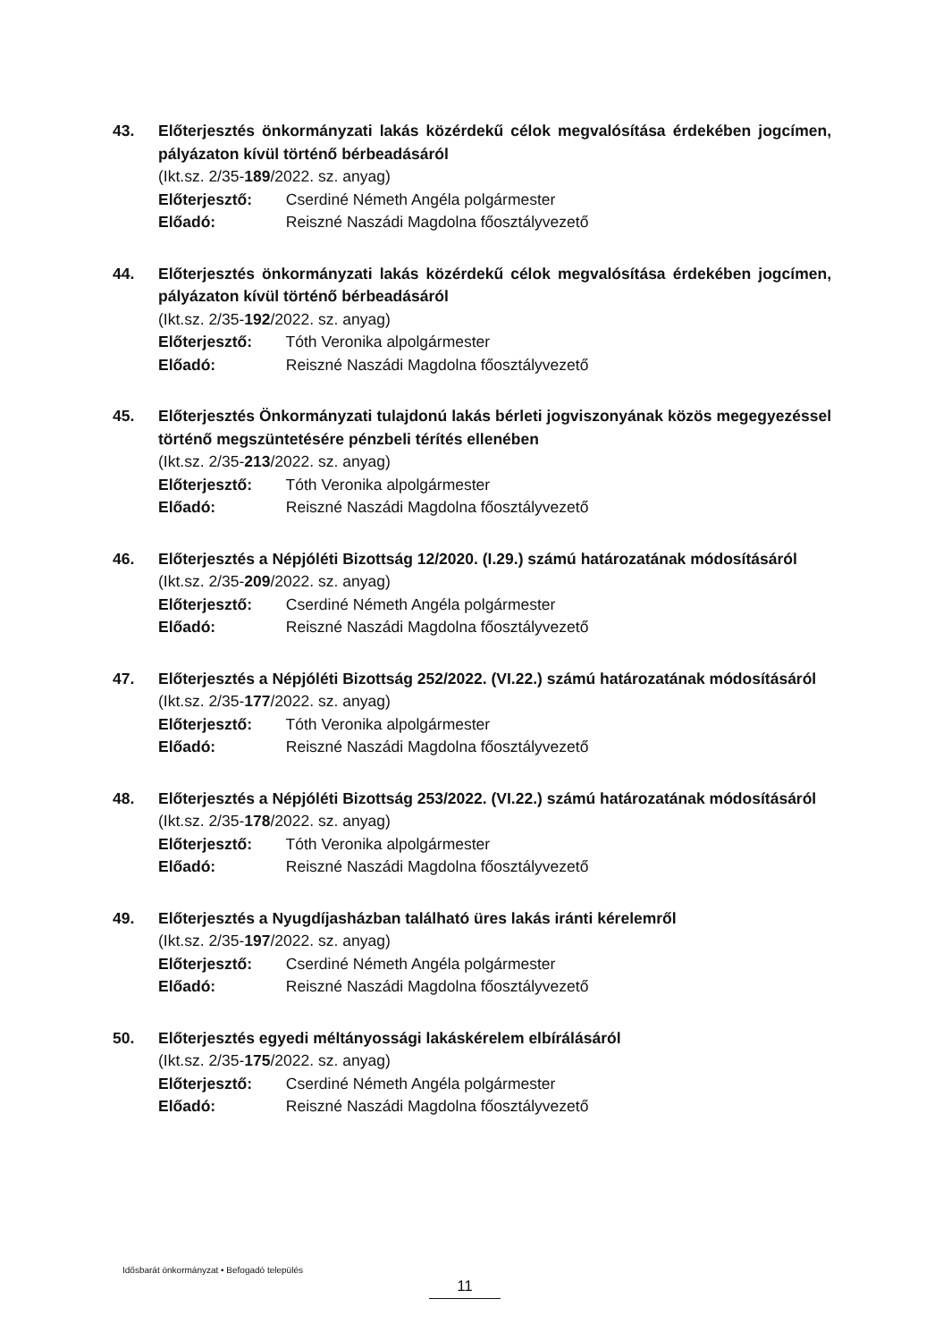43. Előterjesztés önkormányzati lakás közérdekű célok megvalósítása érdekében jogcímen, pályázaton kívül történő bérbeadásáról
(Ikt.sz. 2/35-189/2022. sz. anyag)
Előterjesztő: Cserdiné Németh Angéla polgármester
Előadó: Reiszné Naszádi Magdolna főosztályvezető
44. Előterjesztés önkormányzati lakás közérdekű célok megvalósítása érdekében jogcímen, pályázaton kívül történő bérbeadásáról
(Ikt.sz. 2/35-192/2022. sz. anyag)
Előterjesztő: Tóth Veronika alpolgármester
Előadó: Reiszné Naszádi Magdolna főosztályvezető
45. Előterjesztés Önkormányzati tulajdonú lakás bérleti jogviszonyának közös megegyezéssel történő megszüntetésére pénzbeli térítés ellenében
(Ikt.sz. 2/35-213/2022. sz. anyag)
Előterjesztő: Tóth Veronika alpolgármester
Előadó: Reiszné Naszádi Magdolna főosztályvezető
46. Előterjesztés a Népjóléti Bizottság 12/2020. (I.29.) számú határozatának módosításáról
(Ikt.sz. 2/35-209/2022. sz. anyag)
Előterjesztő: Cserdiné Németh Angéla polgármester
Előadó: Reiszné Naszádi Magdolna főosztályvezető
47. Előterjesztés a Népjóléti Bizottság 252/2022. (VI.22.) számú határozatának módosításáról
(Ikt.sz. 2/35-177/2022. sz. anyag)
Előterjesztő: Tóth Veronika alpolgármester
Előadó: Reiszné Naszádi Magdolna főosztályvezető
48. Előterjesztés a Népjóléti Bizottság 253/2022. (VI.22.) számú határozatának módosításáról
(Ikt.sz. 2/35-178/2022. sz. anyag)
Előterjesztő: Tóth Veronika alpolgármester
Előadó: Reiszné Naszádi Magdolna főosztályvezető
49. Előterjesztés a Nyugdíjasházban található üres lakás iránti kérelemről
(Ikt.sz. 2/35-197/2022. sz. anyag)
Előterjesztő: Cserdiné Németh Angéla polgármester
Előadó: Reiszné Naszádi Magdolna főosztályvezető
50. Előterjesztés egyedi méltányossági lakáskérelem elbírálásáról
(Ikt.sz. 2/35-175/2022. sz. anyag)
Előterjesztő: Cserdiné Németh Angéla polgármester
Előadó: Reiszné Naszádi Magdolna főosztályvezető
Idősbarát önkormányzat • Befogadó település
11